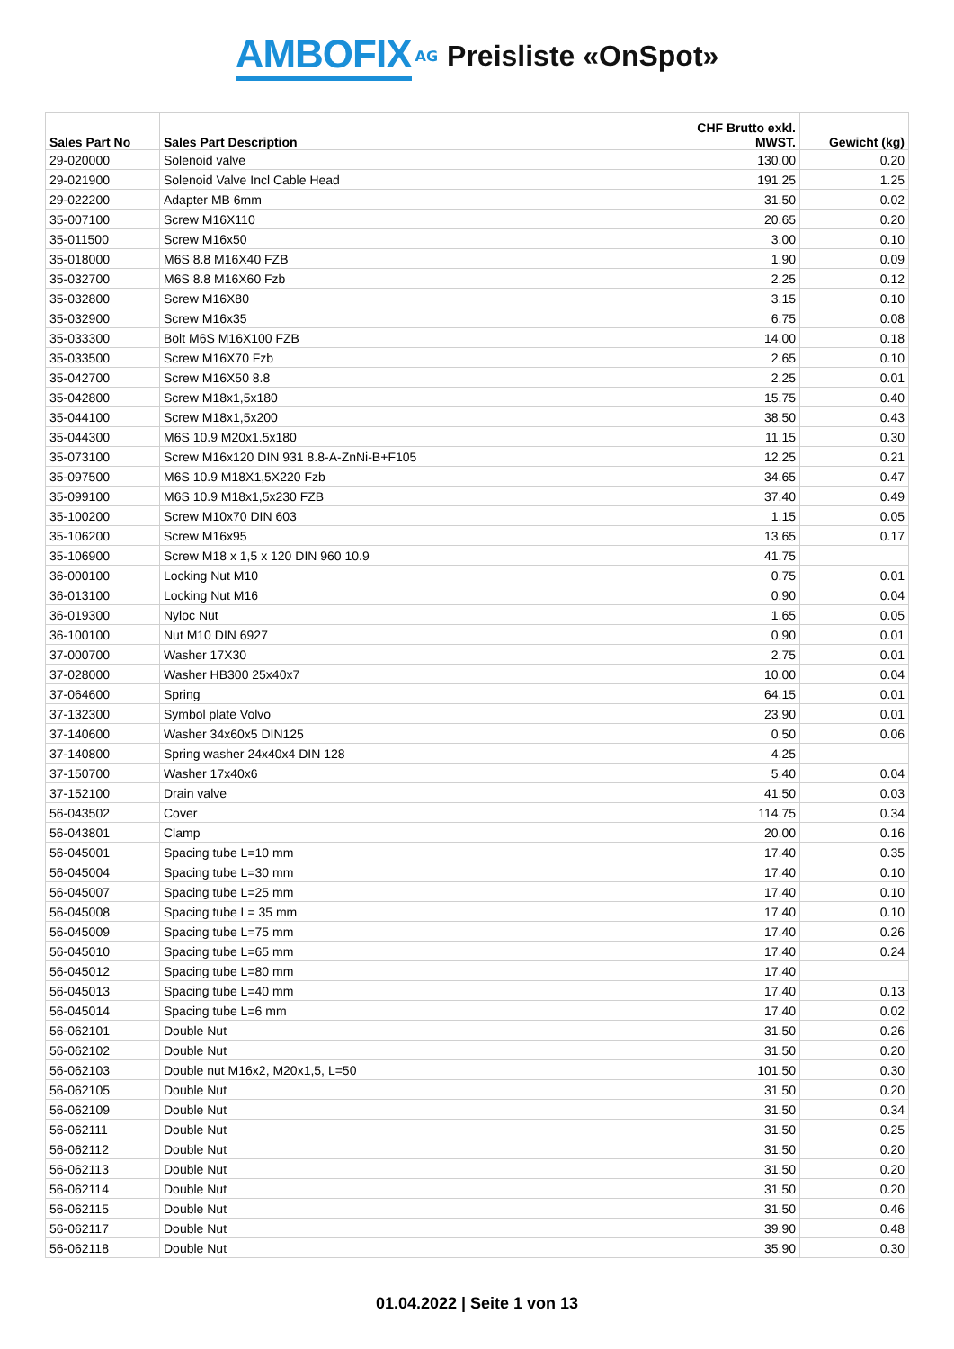AMBOFIX AG Preisliste «OnSpot»
| Sales Part No | Sales Part Description | CHF Brutto exkl. MWST. | Gewicht (kg) |
| --- | --- | --- | --- |
| 29-020000 | Solenoid valve | 130.00 | 0.20 |
| 29-021900 | Solenoid Valve Incl Cable Head | 191.25 | 1.25 |
| 29-022200 | Adapter MB 6mm | 31.50 | 0.02 |
| 35-007100 | Screw M16X110 | 20.65 | 0.20 |
| 35-011500 | Screw M16x50 | 3.00 | 0.10 |
| 35-018000 | M6S 8.8 M16X40 FZB | 1.90 | 0.09 |
| 35-032700 | M6S 8.8 M16X60 Fzb | 2.25 | 0.12 |
| 35-032800 | Screw M16X80 | 3.15 | 0.10 |
| 35-032900 | Screw M16x35 | 6.75 | 0.08 |
| 35-033300 | Bolt M6S M16X100 FZB | 14.00 | 0.18 |
| 35-033500 | Screw M16X70 Fzb | 2.65 | 0.10 |
| 35-042700 | Screw M16X50 8.8 | 2.25 | 0.01 |
| 35-042800 | Screw M18x1,5x180 | 15.75 | 0.40 |
| 35-044100 | Screw M18x1,5x200 | 38.50 | 0.43 |
| 35-044300 | M6S 10.9 M20x1.5x180 | 11.15 | 0.30 |
| 35-073100 | Screw M16x120 DIN 931 8.8-A-ZnNi-B+F105 | 12.25 | 0.21 |
| 35-097500 | M6S 10.9 M18X1,5X220 Fzb | 34.65 | 0.47 |
| 35-099100 | M6S 10.9 M18x1,5x230 FZB | 37.40 | 0.49 |
| 35-100200 | Screw M10x70 DIN 603 | 1.15 | 0.05 |
| 35-106200 | Screw M16x95 | 13.65 | 0.17 |
| 35-106900 | Screw M18 x 1,5 x 120 DIN 960 10.9 | 41.75 | |
| 36-000100 | Locking Nut M10 | 0.75 | 0.01 |
| 36-013100 | Locking Nut M16 | 0.90 | 0.04 |
| 36-019300 | Nyloc Nut | 1.65 | 0.05 |
| 36-100100 | Nut M10 DIN 6927 | 0.90 | 0.01 |
| 37-000700 | Washer 17X30 | 2.75 | 0.01 |
| 37-028000 | Washer HB300 25x40x7 | 10.00 | 0.04 |
| 37-064600 | Spring | 64.15 | 0.01 |
| 37-132300 | Symbol plate Volvo | 23.90 | 0.01 |
| 37-140600 | Washer 34x60x5 DIN125 | 0.50 | 0.06 |
| 37-140800 | Spring washer 24x40x4 DIN 128 | 4.25 | |
| 37-150700 | Washer 17x40x6 | 5.40 | 0.04 |
| 37-152100 | Drain valve | 41.50 | 0.03 |
| 56-043502 | Cover | 114.75 | 0.34 |
| 56-043801 | Clamp | 20.00 | 0.16 |
| 56-045001 | Spacing tube L=10 mm | 17.40 | 0.35 |
| 56-045004 | Spacing tube L=30 mm | 17.40 | 0.10 |
| 56-045007 | Spacing tube L=25 mm | 17.40 | 0.10 |
| 56-045008 | Spacing tube L= 35 mm | 17.40 | 0.10 |
| 56-045009 | Spacing tube L=75 mm | 17.40 | 0.26 |
| 56-045010 | Spacing tube L=65 mm | 17.40 | 0.24 |
| 56-045012 | Spacing tube L=80 mm | 17.40 | |
| 56-045013 | Spacing tube L=40 mm | 17.40 | 0.13 |
| 56-045014 | Spacing tube L=6 mm | 17.40 | 0.02 |
| 56-062101 | Double Nut | 31.50 | 0.26 |
| 56-062102 | Double Nut | 31.50 | 0.20 |
| 56-062103 | Double nut M16x2, M20x1,5, L=50 | 101.50 | 0.30 |
| 56-062105 | Double Nut | 31.50 | 0.20 |
| 56-062109 | Double Nut | 31.50 | 0.34 |
| 56-062111 | Double Nut | 31.50 | 0.25 |
| 56-062112 | Double Nut | 31.50 | 0.20 |
| 56-062113 | Double Nut | 31.50 | 0.20 |
| 56-062114 | Double Nut | 31.50 | 0.20 |
| 56-062115 | Double Nut | 31.50 | 0.46 |
| 56-062117 | Double Nut | 39.90 | 0.48 |
| 56-062118 | Double Nut | 35.90 | 0.30 |
01.04.2022 | Seite 1 von 13